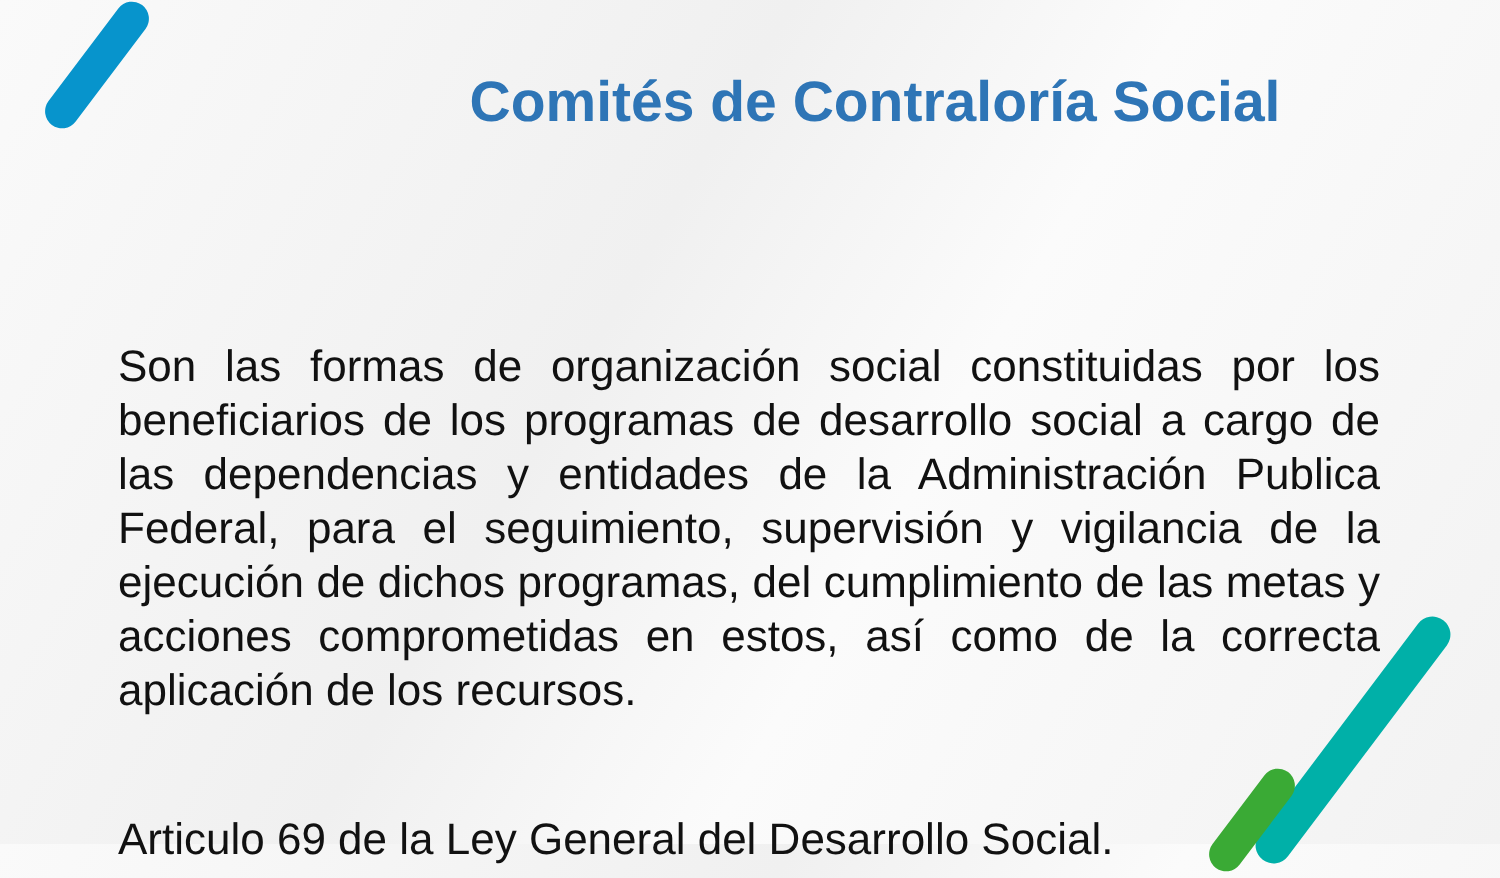Comités de Contraloría Social
Son las formas de organización social constituidas por los beneficiarios de los programas de desarrollo social a cargo de las dependencias y entidades de la Administración Publica Federal, para el seguimiento, supervisión y vigilancia de la ejecución de dichos programas, del cumplimiento de las metas y acciones comprometidas en estos, así como de la correcta aplicación de los recursos.
Articulo 69 de la Ley General del Desarrollo Social.